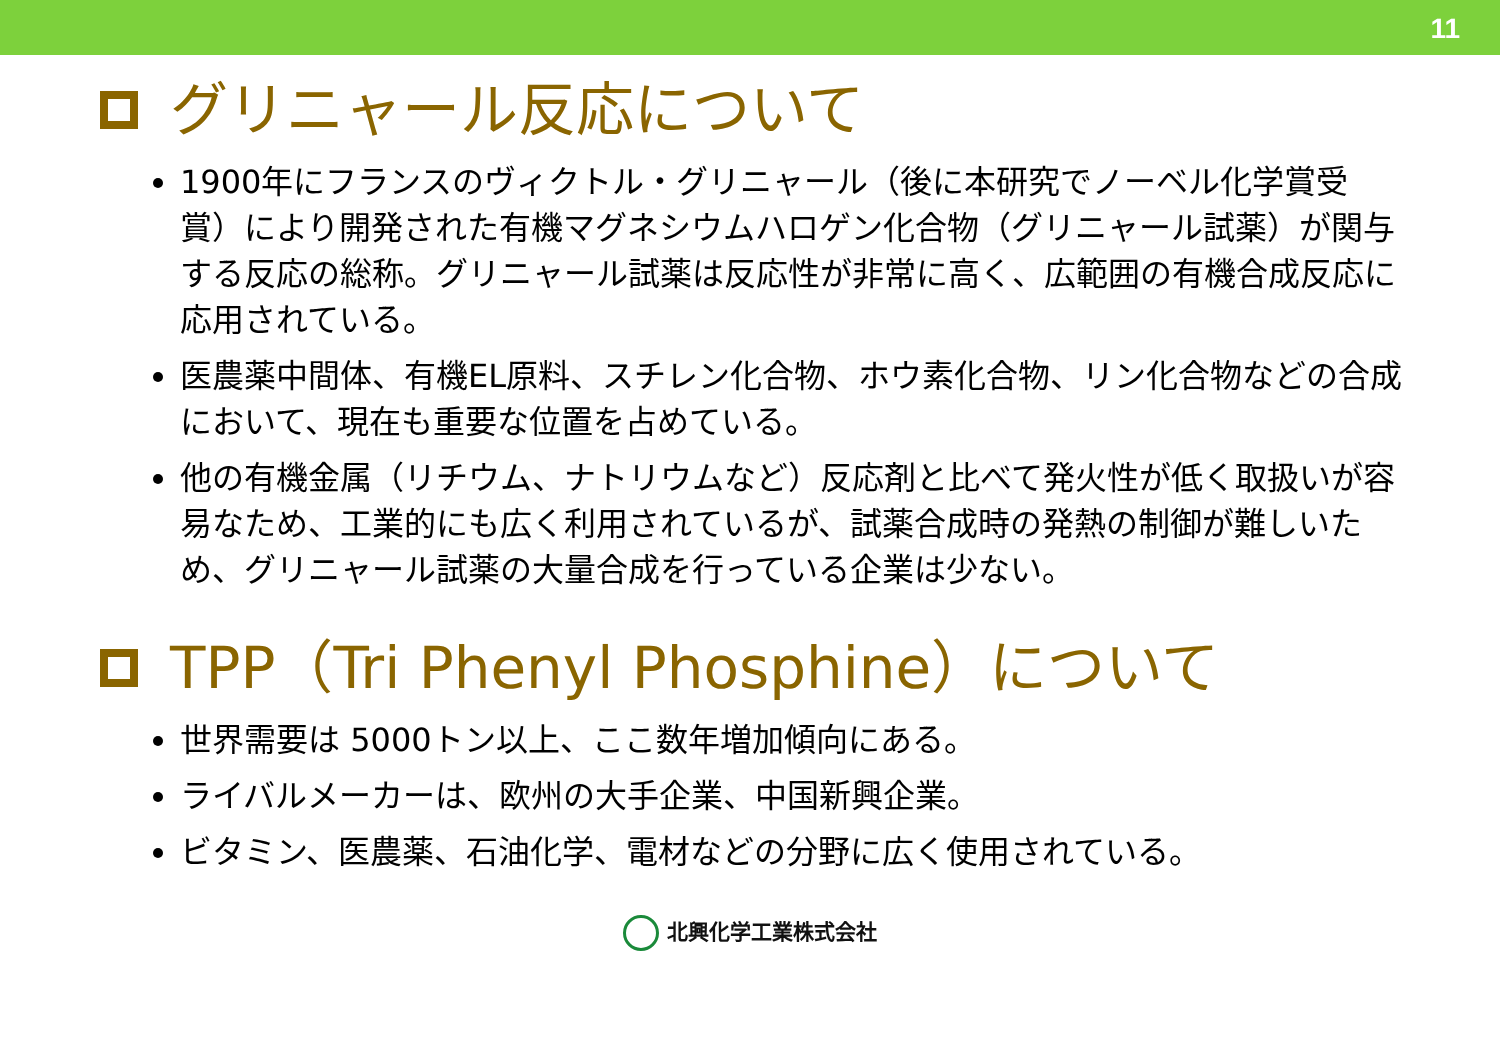11
グリニャール反応について
1900年にフランスのヴィクトル・グリニャール（後に本研究でノーベル化学賞受賞）により開発された有機マグネシウムハロゲン化合物（グリニャール試薬）が関与する反応の総称。グリニャール試薬は反応性が非常に高く、広範囲の有機合成反応に応用されている。
医農薬中間体、有機EL原料、スチレン化合物、ホウ素化合物、リン化合物などの合成において、現在も重要な位置を占めている。
他の有機金属（リチウム、ナトリウムなど）反応剤と比べて発火性が低く取扱いが容易なため、工業的にも広く利用されているが、試薬合成時の発熱の制御が難しいため、グリニャール試薬の大量合成を行っている企業は少ない。
TPP（Tri Phenyl Phosphine）について
世界需要は 5000トン以上、ここ数年増加傾向にある。
ライバルメーカーは、欧州の大手企業、中国新興企業。
ビタミン、医農薬、石油化学、電材などの分野に広く使用されている。
北興化学工業株式会社